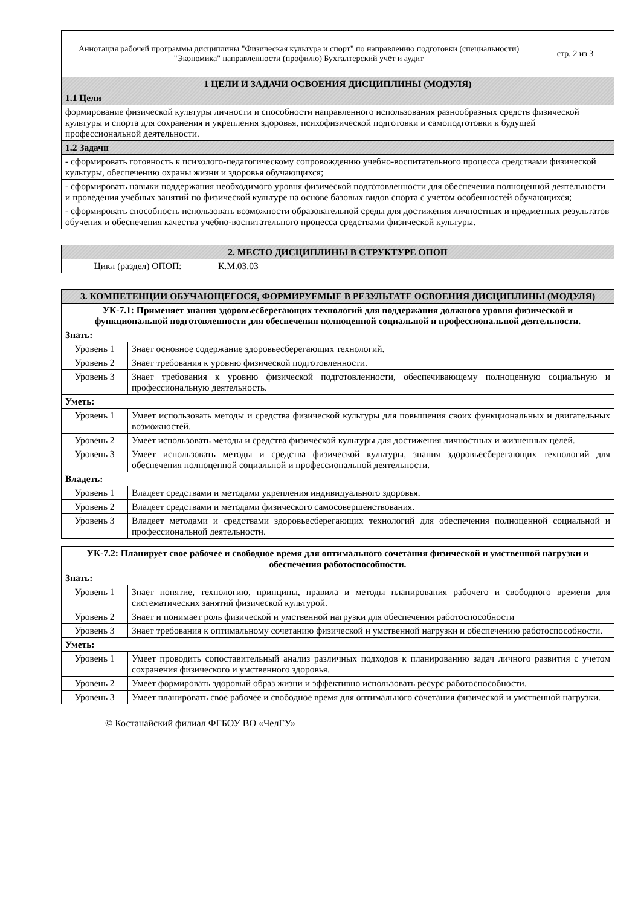| Аннотация рабочей программы дисциплины "Физическая культура и спорт" по направлению подготовки (специальности) "Экономика" направленности (профилю) Бухгалтерский учёт и аудит | стр. 2 из 3 |
| 1 ЦЕЛИ И ЗАДАЧИ ОСВОЕНИЯ ДИСЦИПЛИНЫ (МОДУЛЯ) | |
| 1.1 Цели | |
| формирование физической культуры личности и способности направленного использования разнообразных средств физической культуры и спорта для сохранения и укрепления здоровья, психофизической подготовки и самоподготовки к будущей профессиональной деятельности. | |
| 1.2 Задачи | |
| - сформировать готовность к психолого-педагогическому сопровождению учебно-воспитательного процесса средствами физической культуры, обеспечению охраны жизни и здоровья обучающихся; | |
| - сформировать навыки поддержания необходимого уровня физической подготовленности для обеспечения полноценной деятельности и проведения учебных занятий по физической культуре на основе базовых видов спорта с учетом особенностей обучающихся; | |
| - сформировать способность использовать возможности образовательной среды для достижения личностных и предметных результатов обучения и обеспечения качества учебно-воспитательного процесса средствами физической культуры. | |
| 2. МЕСТО ДИСЦИПЛИНЫ В СТРУКТУРЕ ОПОП | |
| --- | --- |
| Цикл (раздел) ОПОП: | К.М.03.03 |
| 3. КОМПЕТЕНЦИИ ОБУЧАЮЩЕГОСЯ, ФОРМИРУЕМЫЕ В РЕЗУЛЬТАТЕ ОСВОЕНИЯ ДИСЦИПЛИНЫ (МОДУЛЯ) | |
| --- | --- |
| УК-7.1: Применяет знания здоровьесберегающих технологий для поддержания должного уровня физической и функциональной подготовленности для обеспечения полноценной социальной и профессиональной деятельности. | |
| Знать: | |
| Уровень 1 | Знает основное содержание здоровьесберегающих технологий. |
| Уровень 2 | Знает требования к уровню физической подготовленности. |
| Уровень 3 | Знает требования к уровню физической подготовленности, обеспечивающему полноценную социальную и профессиональную деятельность. |
| Уметь: | |
| Уровень 1 | Умеет использовать методы и средства физической культуры для повышения своих функциональных и двигательных возможностей. |
| Уровень 2 | Умеет использовать методы и средства физической культуры для достижения личностных и жизненных целей. |
| Уровень 3 | Умеет использовать методы и средства физической культуры, знания здоровьесберегающих технологий для обеспечения полноценной социальной и профессиональной деятельности. |
| Владеть: | |
| Уровень 1 | Владеет средствами и методами укрепления индивидуального здоровья. |
| Уровень 2 | Владеет средствами и методами физического самосовершенствования. |
| Уровень 3 | Владеет методами и средствами здоровьесберегающих технологий для обеспечения полноценной социальной и профессиональной деятельности. |
| УК-7.2: Планирует свое рабочее и свободное время для оптимального сочетания физической и умственной нагрузки и обеспечения работоспособности. | |
| --- | --- |
| Знать: | |
| Уровень 1 | Знает понятие, технологию, принципы, правила и методы планирования рабочего и свободного времени для систематических занятий физической культурой. |
| Уровень 2 | Знает и понимает роль физической и умственной нагрузки для обеспечения работоспособности |
| Уровень 3 | Знает требования к оптимальному сочетанию физической и умственной нагрузки и обеспечению работоспособности. |
| Уметь: | |
| Уровень 1 | Умеет проводить сопоставительный анализ различных подходов к планированию задач личного развития с учетом сохранения физического и умственного здоровья. |
| Уровень 2 | Умеет формировать здоровый образ жизни и эффективно использовать ресурс работоспособности. |
| Уровень 3 | Умеет планировать свое рабочее и свободное время для оптимального сочетания физической и умственной нагрузки. |
© Костанайский филиал ФГБОУ ВО «ЧелГУ»